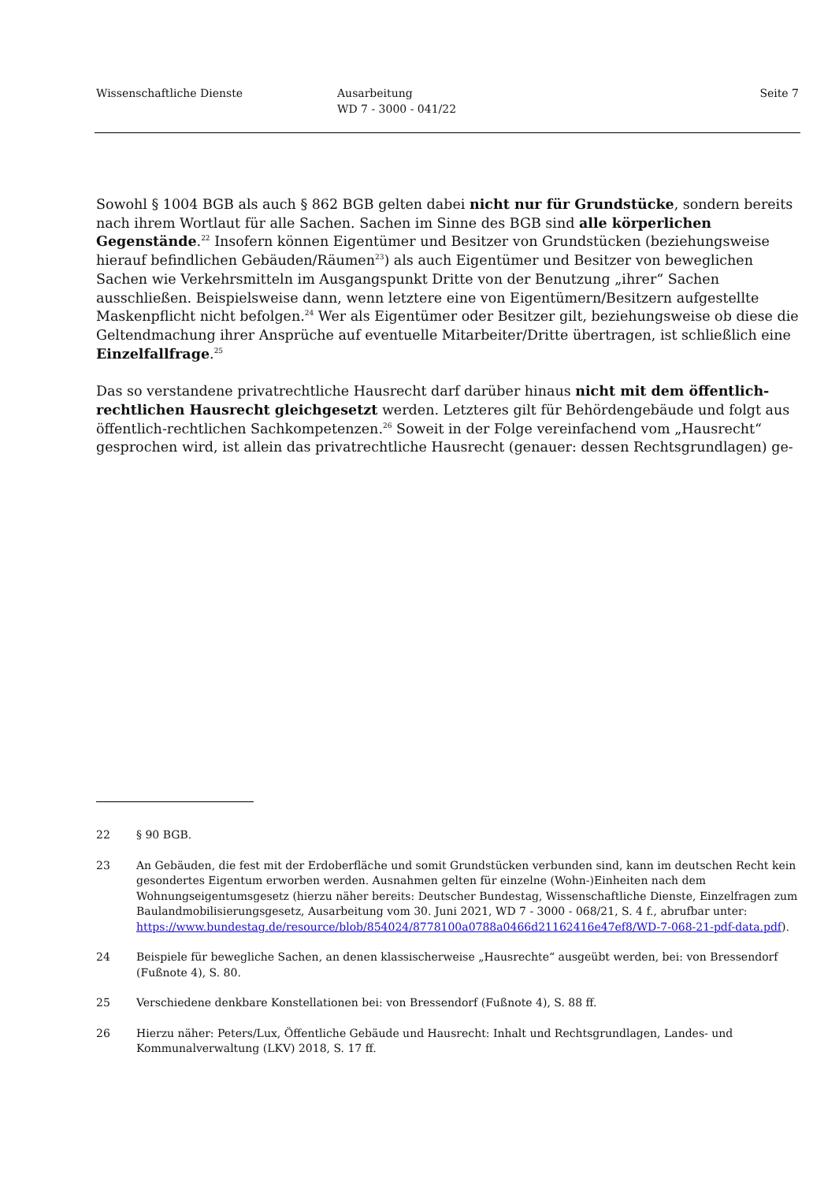Wissenschaftliche Dienste Ausarbeitung
WD 7 - 3000 - 041/22
Seite 7
Sowohl § 1004 BGB als auch § 862 BGB gelten dabei nicht nur für Grundstücke, sondern bereits nach ihrem Wortlaut für alle Sachen. Sachen im Sinne des BGB sind alle körperlichen Gegenstände.<sup>22</sup> Insofern können Eigentümer und Besitzer von Grundstücken (beziehungsweise hierauf befindlichen Gebäuden/Räumen<sup>23</sup>) als auch Eigentümer und Besitzer von beweglichen Sachen wie Verkehrsmitteln im Ausgangspunkt Dritte von der Benutzung „ihrer“ Sachen ausschließen. Beispielsweise dann, wenn letztere eine von Eigentümern/Besitzern aufgestellte Maskenpflicht nicht befolgen.<sup>24</sup> Wer als Eigentümer oder Besitzer gilt, beziehungsweise ob diese die Geltendmachung ihrer Ansprüche auf eventuelle Mitarbeiter/Dritte übertragen, ist schließlich eine Einzelfallfrage.<sup>25</sup>
Das so verstandene privatrechtliche Hausrecht darf darüber hinaus nicht mit dem öffentlich-rechtlichen Hausrecht gleichgesetzt werden. Letzteres gilt für Behördengebäude und folgt aus öffentlich-rechtlichen Sachkompetenzen.<sup>26</sup> Soweit in der Folge vereinfachend vom „Hausrecht“ gesprochen wird, ist allein das privatrechtliche Hausrecht (genauer: dessen Rechtsgrundlagen) ge-
22 § 90 BGB.
23 An Gebäuden, die fest mit der Erdoberfläche und somit Grundstücken verbunden sind, kann im deutschen Recht kein gesondertes Eigentum erworben werden. Ausnahmen gelten für einzelne (Wohn-)Einheiten nach dem Wohnungseigentumsgesetz (hierzu näher bereits: Deutscher Bundestag, Wissenschaftliche Dienste, Einzelfragen zum Baulandmobilisierungsgesetz, Ausarbeitung vom 30. Juni 2021, WD 7 - 3000 - 068/21, S. 4 f., abrufbar unter: https://www.bundestag.de/resource/blob/854024/8778100a0788a0466d21162416e47ef8/WD-7-068-21-pdf-data.pdf).
24 Beispiele für bewegliche Sachen, an denen klassischerweise „Hausrechte“ ausgeübt werden, bei: von Bressendorf (Fußnote 4), S. 80.
25 Verschiedene denkbare Konstellationen bei: von Bressendorf (Fußnote 4), S. 88 ff.
26 Hierzu näher: Peters/Lux, Öffentliche Gebäude und Hausrecht: Inhalt und Rechtsgrundlagen, Landes- und Kommunalverwaltung (LKV) 2018, S. 17 ff.